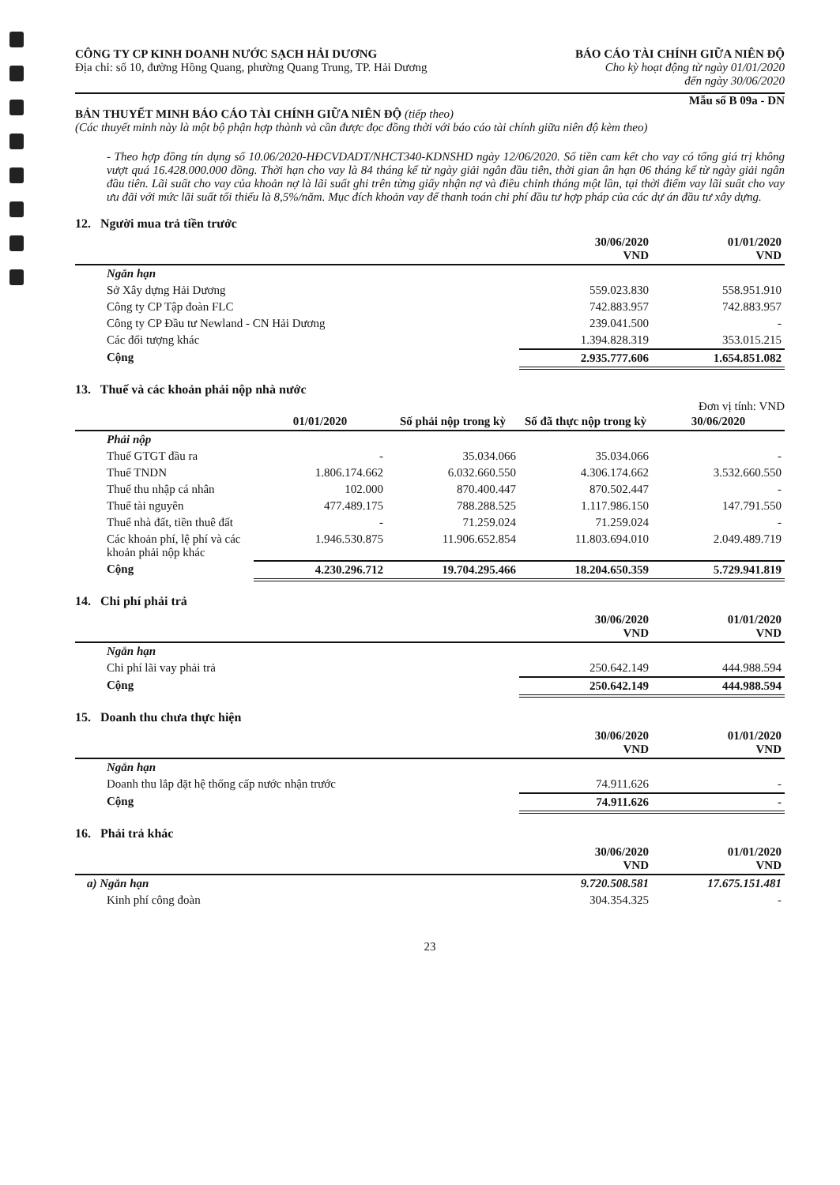CÔNG TY CP KINH DOANH NƯỚC SẠCH HẢI DƯƠNG
Địa chỉ: số 10, đường Hồng Quang, phường Quang Trung, TP. Hải Dương
BÁO CÁO TÀI CHÍNH GIỮA NIÊN ĐỘ
Cho kỳ hoạt động từ ngày 01/01/2020
đến ngày 30/06/2020
Mẫu số B 09a - DN
BẢN THUYẾT MINH BÁO CÁO TÀI CHÍNH GIỮA NIÊN ĐỘ (tiếp theo)
(Các thuyết minh này là một bộ phận hợp thành và cần được đọc đồng thời với báo cáo tài chính giữa niên độ kèm theo)
- Theo hợp đồng tín dụng số 10.06/2020-HĐCVDADT/NHCT340-KDNSHD ngày 12/06/2020. Số tiền cam kết cho vay có tổng giá trị không vượt quá 16.428.000.000 đồng. Thời hạn cho vay là 84 tháng kể từ ngày giải ngân đầu tiên, thời gian ân hạn 06 tháng kể từ ngày giải ngân đầu tiên. Lãi suất cho vay của khoản nợ là lãi suất ghi trên từng giấy nhận nợ và điều chỉnh tháng một lần, tại thời điểm vay lãi suất cho vay ưu đãi với mức lãi suất tối thiểu là 8,5%/năm. Mục đích khoản vay để thanh toán chi phí đầu tư hợp pháp của các dự án đầu tư xây dựng.
12. Người mua trả tiền trước
| | 30/06/2020 VND | 01/01/2020 VND |
| --- | --- | --- |
| Ngắn hạn | | |
| Sở Xây dựng Hải Dương | 559.023.830 | 558.951.910 |
| Công ty CP Tập đoàn FLC | 742.883.957 | 742.883.957 |
| Công ty CP Đầu tư Newland - CN Hải Dương | 239.041.500 | - |
| Các đối tượng khác | 1.394.828.319 | 353.015.215 |
| Cộng | 2.935.777.606 | 1.654.851.082 |
13. Thuế và các khoản phải nộp nhà nước
Đơn vị tính: VND
| | 01/01/2020 | Số phải nộp trong kỳ | Số đã thực nộp trong kỳ | 30/06/2020 |
| --- | --- | --- | --- | --- |
| Phải nộp | | | | |
| Thuế GTGT đầu ra | - | 35.034.066 | 35.034.066 | - |
| Thuế TNDN | 1.806.174.662 | 6.032.660.550 | 4.306.174.662 | 3.532.660.550 |
| Thuế thu nhập cá nhân | 102.000 | 870.400.447 | 870.502.447 | - |
| Thuế tài nguyên | 477.489.175 | 788.288.525 | 1.117.986.150 | 147.791.550 |
| Thuế nhà đất, tiền thuê đất | - | 71.259.024 | 71.259.024 | - |
| Các khoản phí, lệ phí và các khoản phải nộp khác | 1.946.530.875 | 11.906.652.854 | 11.803.694.010 | 2.049.489.719 |
| Cộng | 4.230.296.712 | 19.704.295.466 | 18.204.650.359 | 5.729.941.819 |
14. Chi phí phải trả
| | 30/06/2020 VND | 01/01/2020 VND |
| --- | --- | --- |
| Ngắn hạn | | |
| Chi phí lãi vay phải trả | 250.642.149 | 444.988.594 |
| Cộng | 250.642.149 | 444.988.594 |
15. Doanh thu chưa thực hiện
| | 30/06/2020 VND | 01/01/2020 VND |
| --- | --- | --- |
| Ngắn hạn | | |
| Doanh thu lắp đặt hệ thống cấp nước nhận trước | 74.911.626 | - |
| Cộng | 74.911.626 | - |
16. Phải trả khác
| | 30/06/2020 VND | 01/01/2020 VND |
| --- | --- | --- |
| a) Ngắn hạn | 9.720.508.581 | 17.675.151.481 |
| Kinh phí công đoàn | 304.354.325 | - |
23